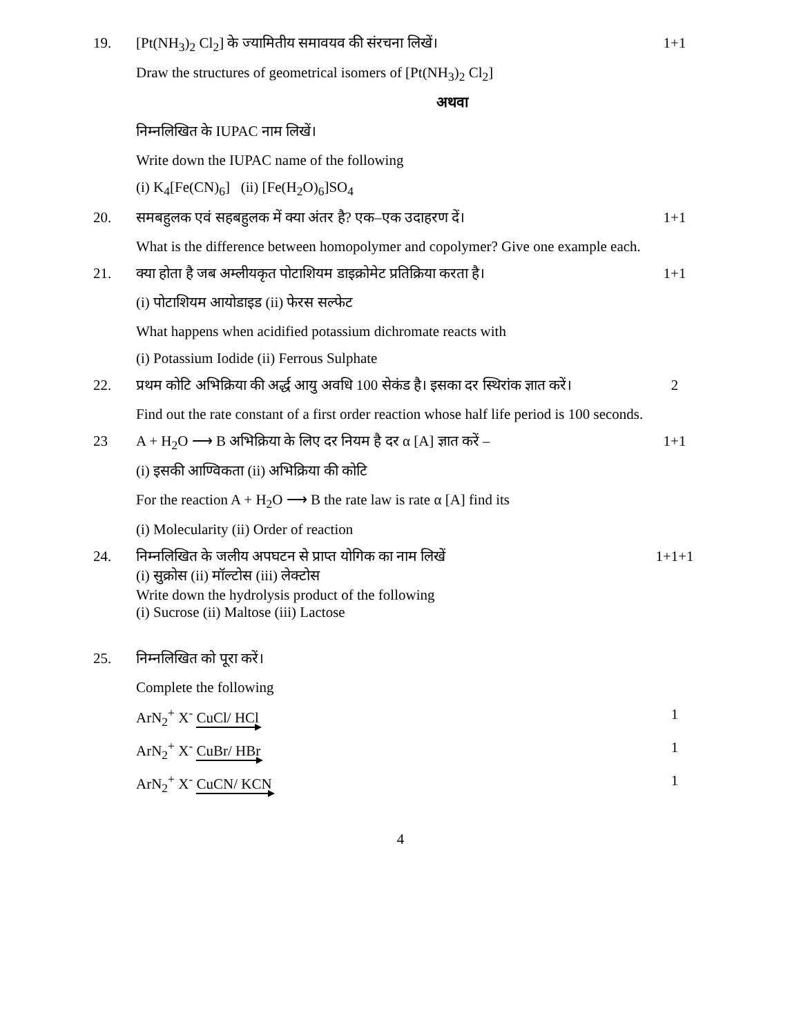19. [Pt(NH<sub>3</sub>)<sub>2</sub> Cl<sub>2</sub>] के ज्यामितीय समावयव की संरचना लिखें। 1+1
Draw the structures of geometrical isomers of [Pt(NH<sub>3</sub>)<sub>2</sub> Cl<sub>2</sub>]
अथवा
निम्नलिखित के IUPAC नाम लिखें।
Write down the IUPAC name of the following
(i) K<sub>4</sub>[Fe(CN)<sub>6</sub>] (ii) [Fe(H<sub>2</sub>O)<sub>6</sub>]SO<sub>4</sub>
20. समबहुलक एवं सहबहुलक में क्या अंतर है? एक–एक उदाहरण दें। 1+1
What is the difference between homopolymer and copolymer? Give one example each.
21. क्या होता है जब अम्लीयकृत पोटाशियम डाइक्रोमेट प्रतिक्रिया करता है।
1+1
(i) पोटाशियम आयोडाइड (ii) फेरस सल्फेट
What happens when acidified potassium dichromate reacts with
(i) Potassium Iodide (ii) Ferrous Sulphate
22. प्रथम कोटि अभिक्रिया की अर्द्ध आयु अवधि 100 सेकंड है। इसका दर स्थिरांक ज्ञात करें।
2
Find out the rate constant of a first order reaction whose half life period is 100 seconds.
23 A + H<sub>2</sub>O ⟶ B अभिक्रिया के लिए दर नियम है दर α [A] ज्ञात करें –
1+1
(i) इसकी आण्विकता (ii) अभिक्रिया की कोटि
For the reaction A + H<sub>2</sub>O ⟶ B the rate law is rate α [A] find its
(i) Molecularity (ii) Order of reaction
24. निम्नलिखित के जलीय अपघटन से प्राप्त योगिक का नाम लिखें
(i) सुक्रोस (ii) मॉल्टोस (iii) लेक्टोस
Write down the hydrolysis product of the following
(i) Sucrose (ii) Maltose (iii) Lactose
1+1+1
25. निम्नलिखित को पूरा करें।
Complete the following
ArN<sub>2</sub><sup>+</sup> X<sup>-</sup> CuCl/ HCl 1
ArN<sub>2</sub><sup>+</sup> X<sup>-</sup> CuBr/ HBr 1
ArN<sub>2</sub><sup>+</sup> X<sup>-</sup> CuCN/ KCN 1
4